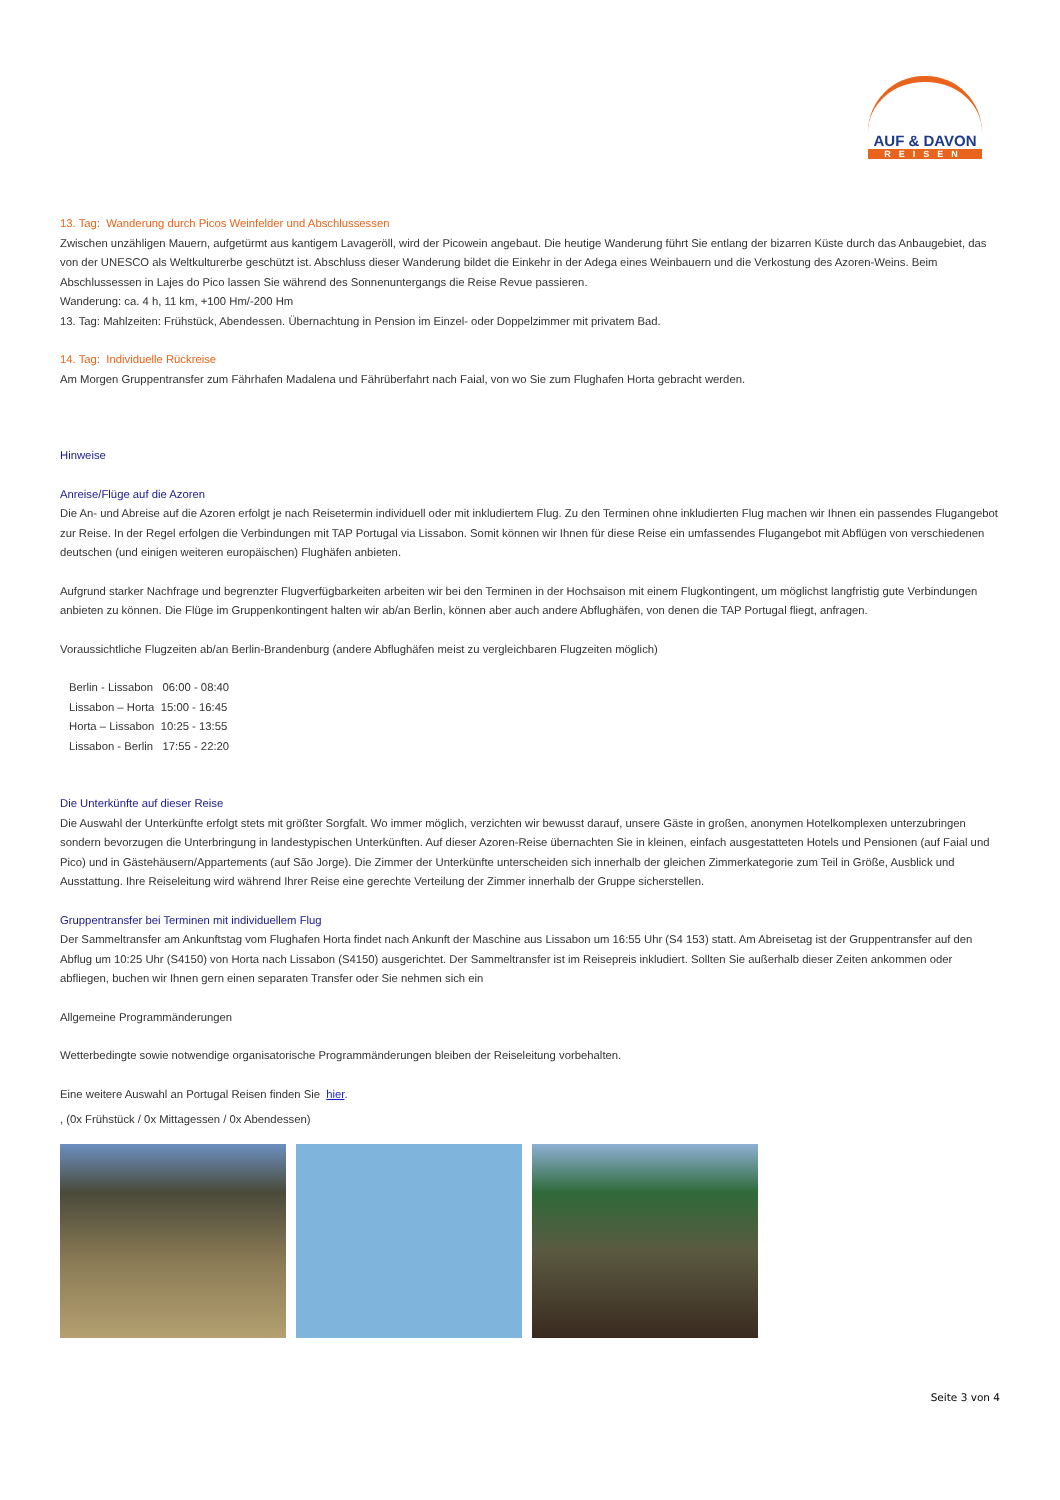AUF & DAVON
REISEN
13. Tag: Wanderung durch Picos Weinfelder und Abschlussessen
Zwischen unzähligen Mauern, aufgetürmt aus kantigem Lavageröll, wird der Picowein angebaut. Die heutige Wanderung führt Sie entlang der bizarren Küste durch das Anbaugebiet, das von der UNESCO als Weltkulturerbe geschützt ist. Abschluss dieser Wanderung bildet die Einkehr in der Adega eines Weinbauern und die Verkostung des Azoren-Weins. Beim Abschlussessen in Lajes do Pico lassen Sie während des Sonnenuntergangs die Reise Revue passieren.
Wanderung: ca. 4 h, 11 km, +100 Hm/-200 Hm
13. Tag: Mahlzeiten: Frühstück, Abendessen. Übernachtung in Pension im Einzel- oder Doppelzimmer mit privatem Bad.
14. Tag: Individuelle Rückreise
Am Morgen Gruppentransfer zum Fährhafen Madalena und Fährüberfahrt nach Faial, von wo Sie zum Flughafen Horta gebracht werden.
Hinweise
Anreise/Flüge auf die Azoren
Die An- und Abreise auf die Azoren erfolgt je nach Reisetermin individuell oder mit inkludiertem Flug. Zu den Terminen ohne inkludierten Flug machen wir Ihnen ein passendes Flugangebot zur Reise. In der Regel erfolgen die Verbindungen mit TAP Portugal via Lissabon. Somit können wir Ihnen für diese Reise ein umfassendes Flugangebot mit Abflügen von verschiedenen deutschen (und einigen weiteren europäischen) Flughäfen anbieten.
Aufgrund starker Nachfrage und begrenzter Flugverfügbarkeiten arbeiten wir bei den Terminen in der Hochsaison mit einem Flugkontingent, um möglichst langfristig gute Verbindungen anbieten zu können. Die Flüge im Gruppenkontingent halten wir ab/an Berlin, können aber auch andere Abflughäfen, von denen die TAP Portugal fliegt, anfragen.
Voraussichtliche Flugzeiten ab/an Berlin-Brandenburg (andere Abflughäfen meist zu vergleichbaren Flugzeiten möglich)
Berlin - Lissabon 06:00 - 08:40
Lissabon – Horta 15:00 - 16:45
Horta – Lissabon 10:25 - 13:55
Lissabon - Berlin 17:55 - 22:20
Die Unterkünfte auf dieser Reise
Die Auswahl der Unterkünfte erfolgt stets mit größter Sorgfalt. Wo immer möglich, verzichten wir bewusst darauf, unsere Gäste in großen, anonymen Hotelkomplexen unterzubringen sondern bevorzugen die Unterbringung in landestypischen Unterkünften. Auf dieser Azoren-Reise übernachten Sie in kleinen, einfach ausgestatteten Hotels und Pensionen (auf Faial und Pico) und in Gästehäusern/Appartements (auf São Jorge). Die Zimmer der Unterkünfte unterscheiden sich innerhalb der gleichen Zimmerkategorie zum Teil in Größe, Ausblick und Ausstattung. Ihre Reiseleitung wird während Ihrer Reise eine gerechte Verteilung der Zimmer innerhalb der Gruppe sicherstellen.
Gruppentransfer bei Terminen mit individuellem Flug
Der Sammeltransfer am Ankunftstag vom Flughafen Horta findet nach Ankunft der Maschine aus Lissabon um 16:55 Uhr (S4 153) statt. Am Abreisetag ist der Gruppentransfer auf den Abflug um 10:25 Uhr (S4150) von Horta nach Lissabon (S4150) ausgerichtet. Der Sammeltransfer ist im Reisepreis inkludiert. Sollten Sie außerhalb dieser Zeiten ankommen oder abfliegen, buchen wir Ihnen gern einen separaten Transfer oder Sie nehmen sich ein
Allgemeine Programmänderungen
Wetterbedingte sowie notwendige organisatorische Programmänderungen bleiben der Reiseleitung vorbehalten.
Eine weitere Auswahl an Portugal Reisen finden Sie hier.
, (0x Frühstück / 0x Mittagessen / 0x Abendessen)
Seite 3 von 4